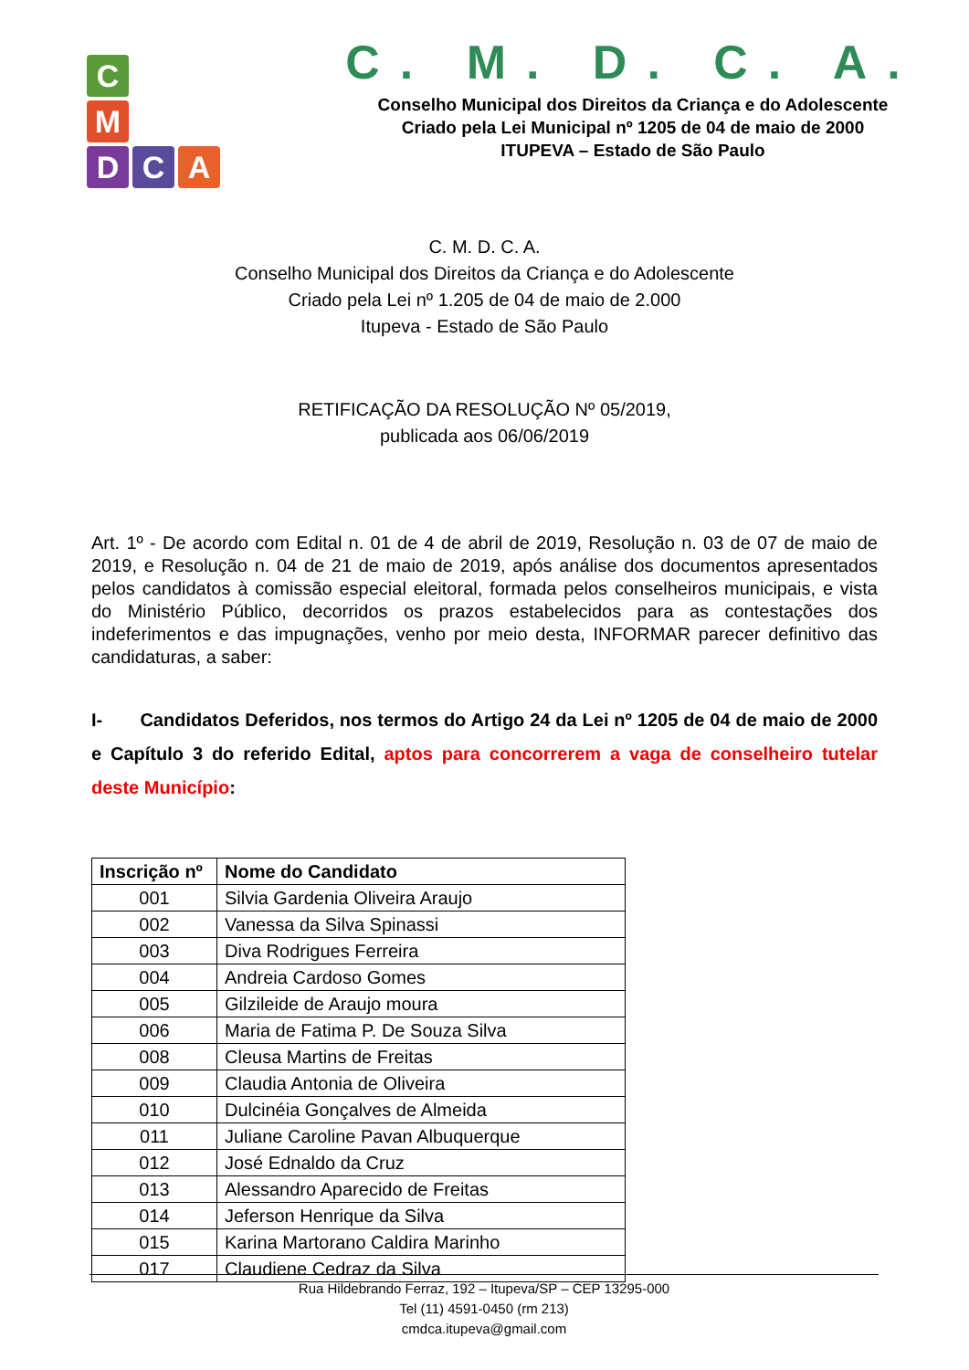C
M
D
C
A
C. M. D. C. A.
Conselho Municipal dos Direitos da Criança e do Adolescente
Criado pela Lei Municipal nº 1205 de 04 de maio de 2000
ITUPEVA – Estado de São Paulo
C. M. D. C. A.
Conselho Municipal dos Direitos da Criança e do Adolescente
Criado pela Lei nº 1.205 de 04 de maio de 2.000
Itupeva - Estado de São Paulo
RETIFICAÇÃO DA RESOLUÇÃO Nº 05/2019,
publicada aos 06/06/2019
Art. 1º - De acordo com Edital n. 01 de 4 de abril de 2019, Resolução n. 03 de 07 de maio de 2019, e Resolução n. 04 de 21 de maio de 2019, após análise dos documentos apresentados pelos candidatos à comissão especial eleitoral, formada pelos conselheiros municipais, e vista do Ministério Público, decorridos os prazos estabelecidos para as contestações dos indeferimentos e das impugnações, venho por meio desta, INFORMAR parecer definitivo das candidaturas, a saber:
I- Candidatos Deferidos, nos termos do Artigo 24 da Lei nº 1205 de 04 de maio de 2000 e Capítulo 3 do referido Edital, aptos para concorrerem a vaga de conselheiro tutelar deste Município:
| Inscrição nº | Nome do Candidato |
| --- | --- |
| 001 | Silvia Gardenia Oliveira Araujo |
| 002 | Vanessa da Silva Spinassi |
| 003 | Diva Rodrigues Ferreira |
| 004 | Andreia Cardoso Gomes |
| 005 | Gilzileide de Araujo moura |
| 006 | Maria de Fatima P. De Souza Silva |
| 008 | Cleusa Martins de Freitas |
| 009 | Claudia Antonia de Oliveira |
| 010 | Dulcinéia Gonçalves de Almeida |
| 011 | Juliane Caroline Pavan Albuquerque |
| 012 | José Ednaldo da Cruz |
| 013 | Alessandro Aparecido de Freitas |
| 014 | Jeferson Henrique da Silva |
| 015 | Karina Martorano Caldira Marinho |
| 017 | Claudiene Cedraz da Silva |
Rua Hildebrando Ferraz, 192 – Itupeva/SP – CEP 13295-000
Tel (11) 4591-0450 (rm 213)
cmdca.itupeva@gmail.com